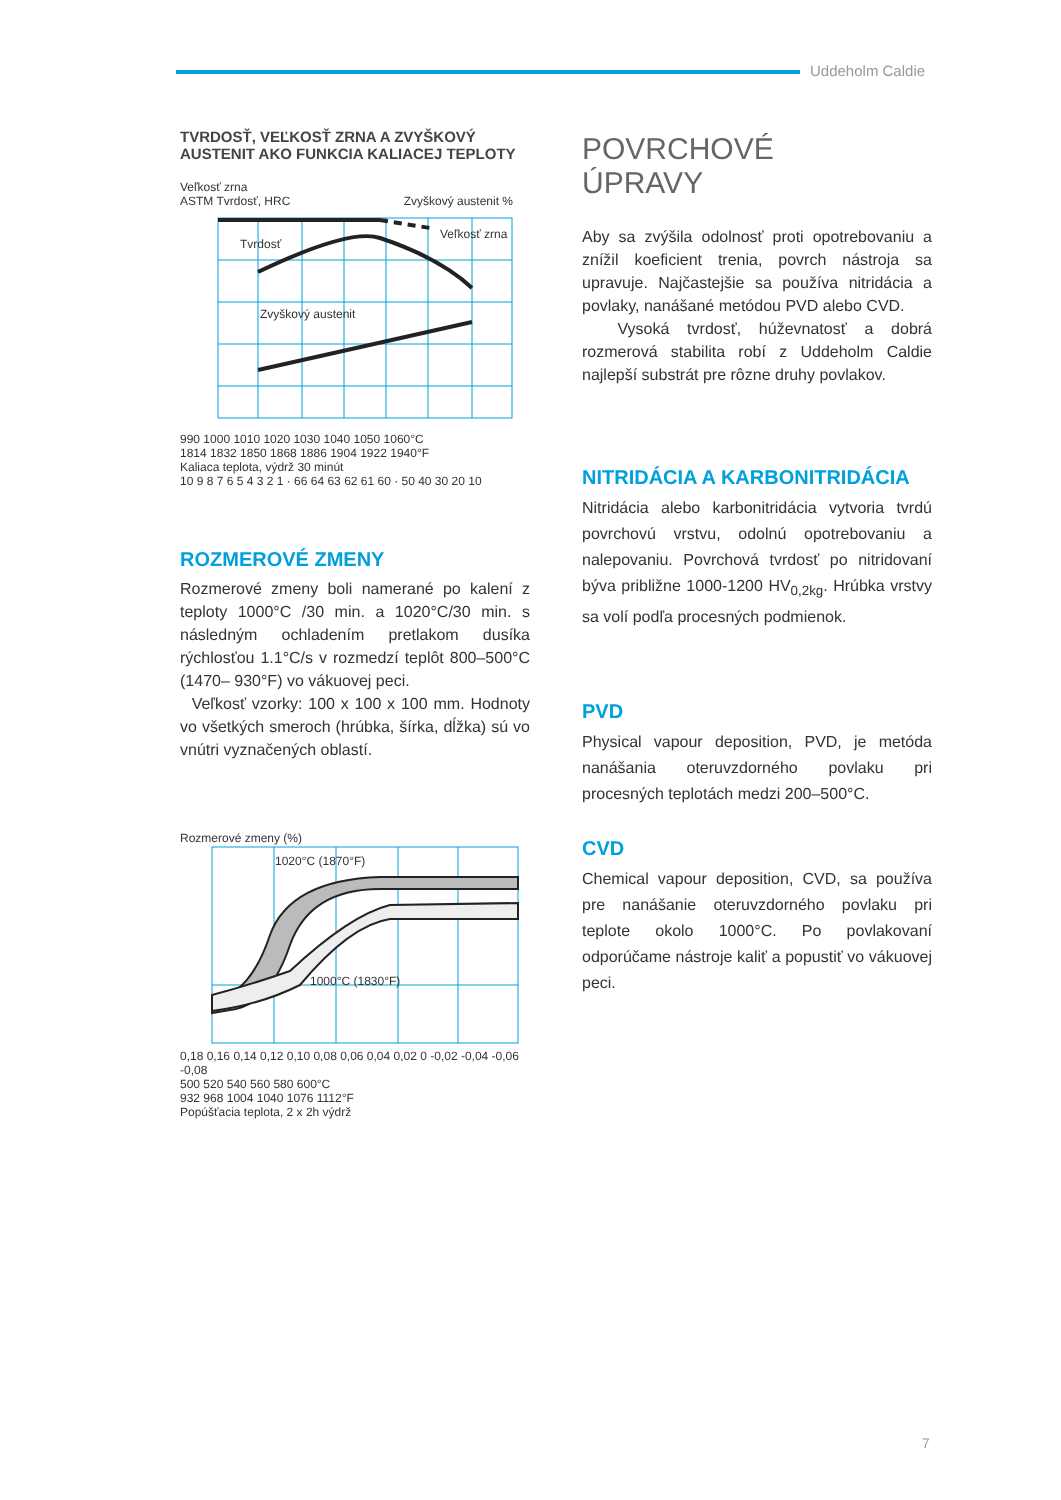Uddeholm Caldie
TVRDOSŤ, VEĽKOSŤ ZRNA A ZVYŠKOVÝ AUSTENIT AKO FUNKCIA KALIACEJ TEPLOTY
Veľkosť zrna
ASTM Tvrdosť, HRC Zvyškový austenit %
Tvrdosť
Veľkosť zrna
Zvyškový austenit
990 1000 1010 1020 1030 1040 1050 1060°C
1814 1832 1850 1868 1886 1904 1922 1940°F
Kaliaca teplota, výdrž 30 minút
10 9 8 7 6 5 4 3 2 1 · 66 64 63 62 61 60 · 50 40 30 20 10
ROZMEROVÉ ZMENY
Rozmerové zmeny boli namerané po kalení z teploty 1000°C /30 min. a 1020°C/30 min. s následným ochladením pretlakom dusíka rýchlosťou 1.1°C/s v rozmedzí teplôt 800–500°C (1470– 930°F) vo vákuovej peci.
Veľkosť vzorky: 100 x 100 x 100 mm. Hodnoty vo všetkých smeroch (hrúbka, šírka, dĺžka) sú vo vnútri vyznačených oblastí.
Rozmerové zmeny (%)
1020°C (1870°F)
1000°C (1830°F)
0,18 0,16 0,14 0,12 0,10 0,08 0,06 0,04 0,02 0 -0,02 -0,04 -0,06 -0,08
500 520 540 560 580 600°C
932 968 1004 1040 1076 1112°F
Popúšťacia teplota, 2 x 2h výdrž
POVRCHOVÉ
ÚPRAVY
Aby sa zvýšila odolnosť proti opotrebovaniu a znížil koeficient trenia, povrch nástroja sa upravuje. Najčastejšie sa používa nitridácia a povlaky, nanášané metódou PVD alebo CVD.
Vysoká tvrdosť, húževnatosť a dobrá rozmerová stabilita robí z Uddeholm Caldie najlepší substrát pre rôzne druhy povlakov.
NITRIDÁCIA A KARBONITRIDÁCIA
Nitridácia alebo karbonitridácia vytvoria tvrdú povrchovú vrstvu, odolnú opotrebovaniu a nalepovaniu. Povrchová tvrdosť po nitridovaní býva približne 1000-1200 HV<sub>0,2kg</sub>. Hrúbka vrstvy sa volí podľa procesných podmienok.
PVD
Physical vapour deposition, PVD, je metóda nanášania oteruvzdorného povlaku pri procesných teplotách medzi 200–500°C.
CVD
Chemical vapour deposition, CVD, sa používa pre nanášanie oteruvzdorného povlaku pri teplote okolo 1000°C. Po povlakovaní odporúčame nástroje kaliť a popustiť vo vákuovej peci.
7